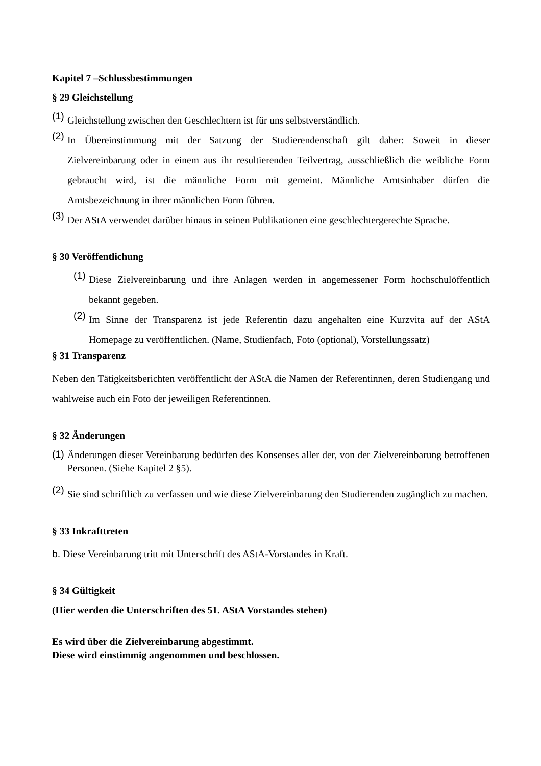Kapitel 7 –Schlussbestimmungen
§ 29 Gleichstellung
(1)
Gleichstellung zwischen den Geschlechtern ist für uns selbstverständlich.
(2)
In Übereinstimmung mit der Satzung der Studierendenschaft gilt daher: Soweit in dieser Zielvereinbarung oder in einem aus ihr resultierenden Teilvertrag, ausschließlich die weibliche Form gebraucht wird, ist die männliche Form mit gemeint. Männliche Amtsinhaber dürfen die Amtsbezeichnung in ihrer männlichen Form führen.
(3)
Der AStA verwendet darüber hinaus in seinen Publikationen eine geschlechtergerechte Sprache.
§ 30 Veröffentlichung
(1)
Diese Zielvereinbarung und ihre Anlagen werden in angemessener Form hochschulöffentlich bekannt gegeben.
(2)
Im Sinne der Transparenz ist jede Referentin dazu angehalten eine Kurzvita auf der AStA Homepage zu veröffentlichen. (Name, Studienfach, Foto (optional), Vorstellungssatz)
§ 31 Transparenz
Neben den Tätigkeitsberichten veröffentlicht der AStA die Namen der Referentinnen, deren Studiengang und wahlweise auch ein Foto der jeweiligen Referentinnen.
§ 32 Änderungen
(1)
Änderungen dieser Vereinbarung bedürfen des Konsenses aller der, von der Zielvereinbarung betroffenen Personen. (Siehe Kapitel 2 §5).
(2)
Sie sind schriftlich zu verfassen und wie diese Zielvereinbarung den Studierenden zugänglich zu machen.
§ 33 Inkrafttreten
b. Diese Vereinbarung tritt mit Unterschrift des AStA-Vorstandes in Kraft.
§ 34 Gültigkeit
(Hier werden die Unterschriften des 51. AStA Vorstandes stehen)
Es wird über die Zielvereinbarung abgestimmt.
Diese wird einstimmig angenommen und beschlossen.